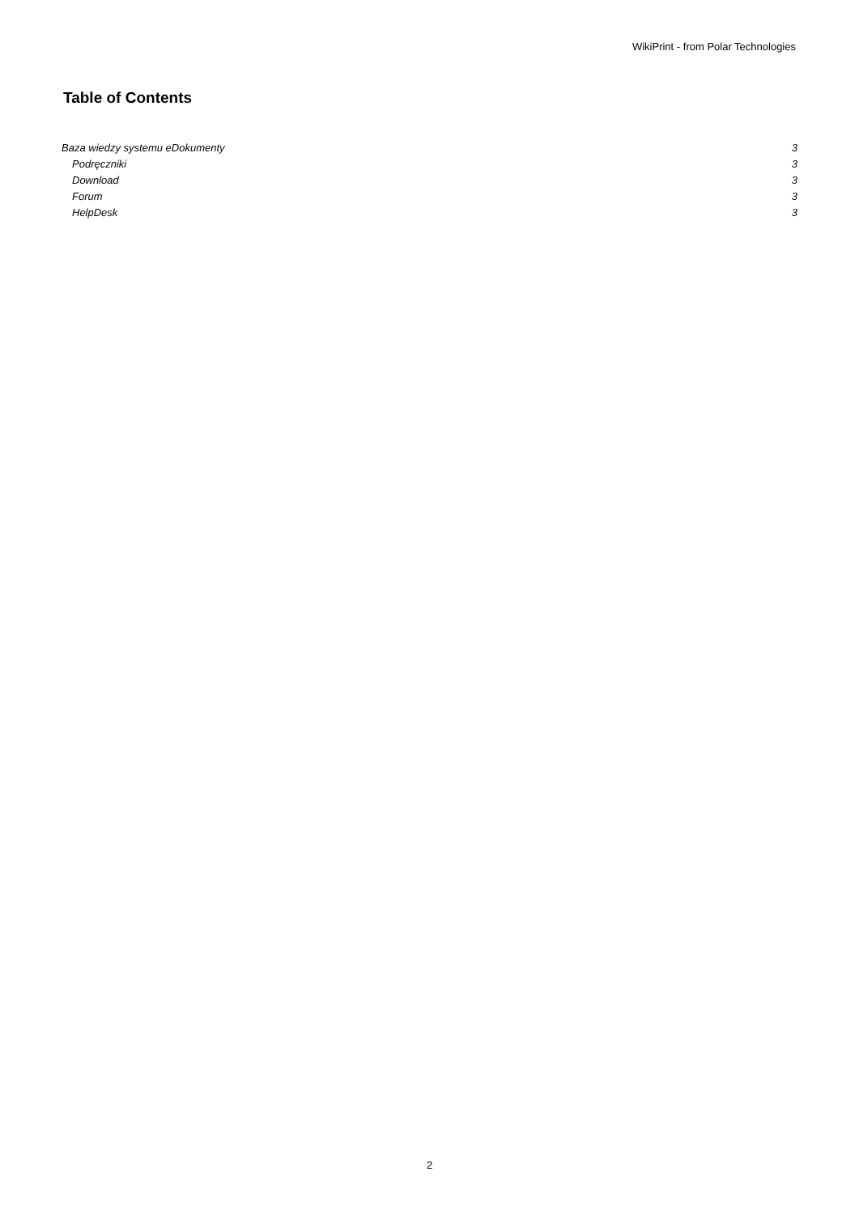WikiPrint - from Polar Technologies
Table of Contents
Baza wiedzy systemu eDokumenty 3
Podręczniki 3
Download 3
Forum 3
HelpDesk 3
2